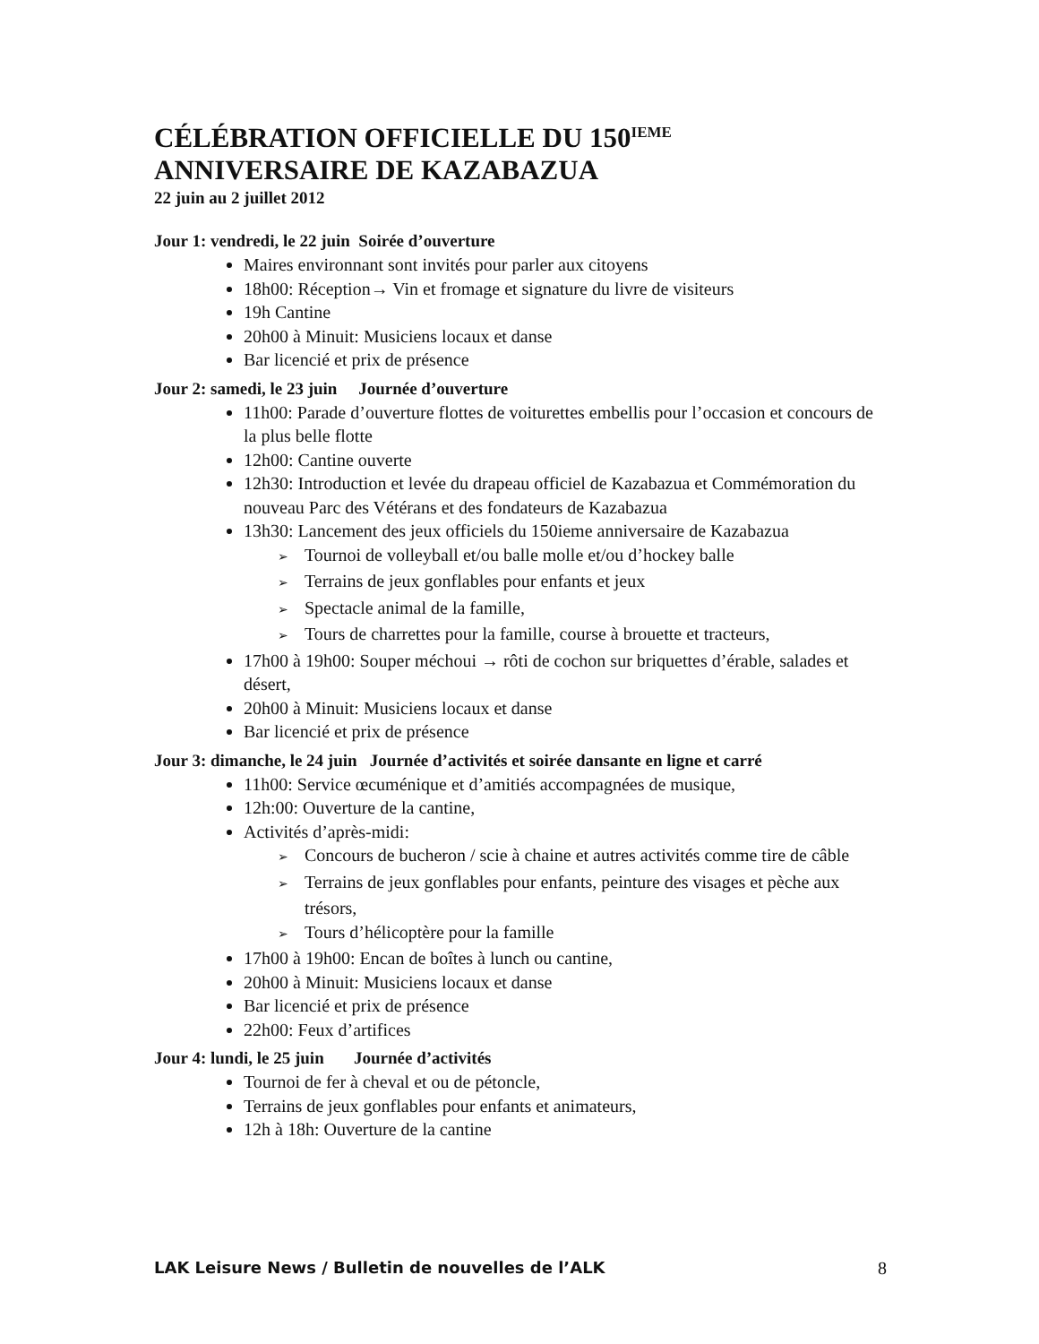CÉLÉBRATION OFFICIELLE DU 150<sup>IEME</sup> ANNIVERSAIRE DE KAZABAZUA
22 juin au 2 juillet 2012
Jour 1: vendredi, le 22 juin Soirée d’ouverture
Maires environnant sont invités pour parler aux citoyens
18h00: Réception→ Vin et fromage et signature du livre de visiteurs
19h Cantine
20h00 à Minuit: Musiciens locaux et danse
Bar licencié et prix de présence
Jour 2: samedi, le 23 juin Journée d’ouverture
11h00: Parade d’ouverture flottes de voiturettes embellis pour l’occasion et concours de la plus belle flotte
12h00: Cantine ouverte
12h30: Introduction et levée du drapeau officiel de Kazabazua et Commémoration du nouveau Parc des Vétérans et des fondateurs de Kazabazua
13h30: Lancement des jeux officiels du 150ieme anniversaire de Kazabazua
➢ Tournoi de volleyball et/ou balle molle et/ou d’hockey balle
➢ Terrains de jeux gonflables pour enfants et jeux
➢ Spectacle animal de la famille,
➢ Tours de charrettes pour la famille, course à brouette et tracteurs,
17h00 à 19h00: Souper méchoui → rôti de cochon sur briquettes d’érable, salades et désert,
20h00 à Minuit: Musiciens locaux et danse
Bar licencié et prix de présence
Jour 3: dimanche, le 24 juin Journée d’activités et soirée dansante en ligne et carré
11h00: Service œcuménique et d’amitiés accompagnées de musique,
12h:00: Ouverture de la cantine,
Activités d’après-midi:
➢ Concours de bucheron / scie à chaine et autres activités comme tire de câble
➢ Terrains de jeux gonflables pour enfants, peinture des visages et pèche aux trésors,
➢ Tours d’hélicoptère pour la famille
17h00 à 19h00: Encan de boîtes à lunch ou cantine,
20h00 à Minuit: Musiciens locaux et danse
Bar licencié et prix de présence
22h00: Feux d’artifices
Jour 4: lundi, le 25 juin Journée d’activités
Tournoi de fer à cheval et ou de pétoncle,
Terrains de jeux gonflables pour enfants et animateurs,
12h à 18h: Ouverture de la cantine
LAK Leisure News / Bulletin de nouvelles de l’ALK 8